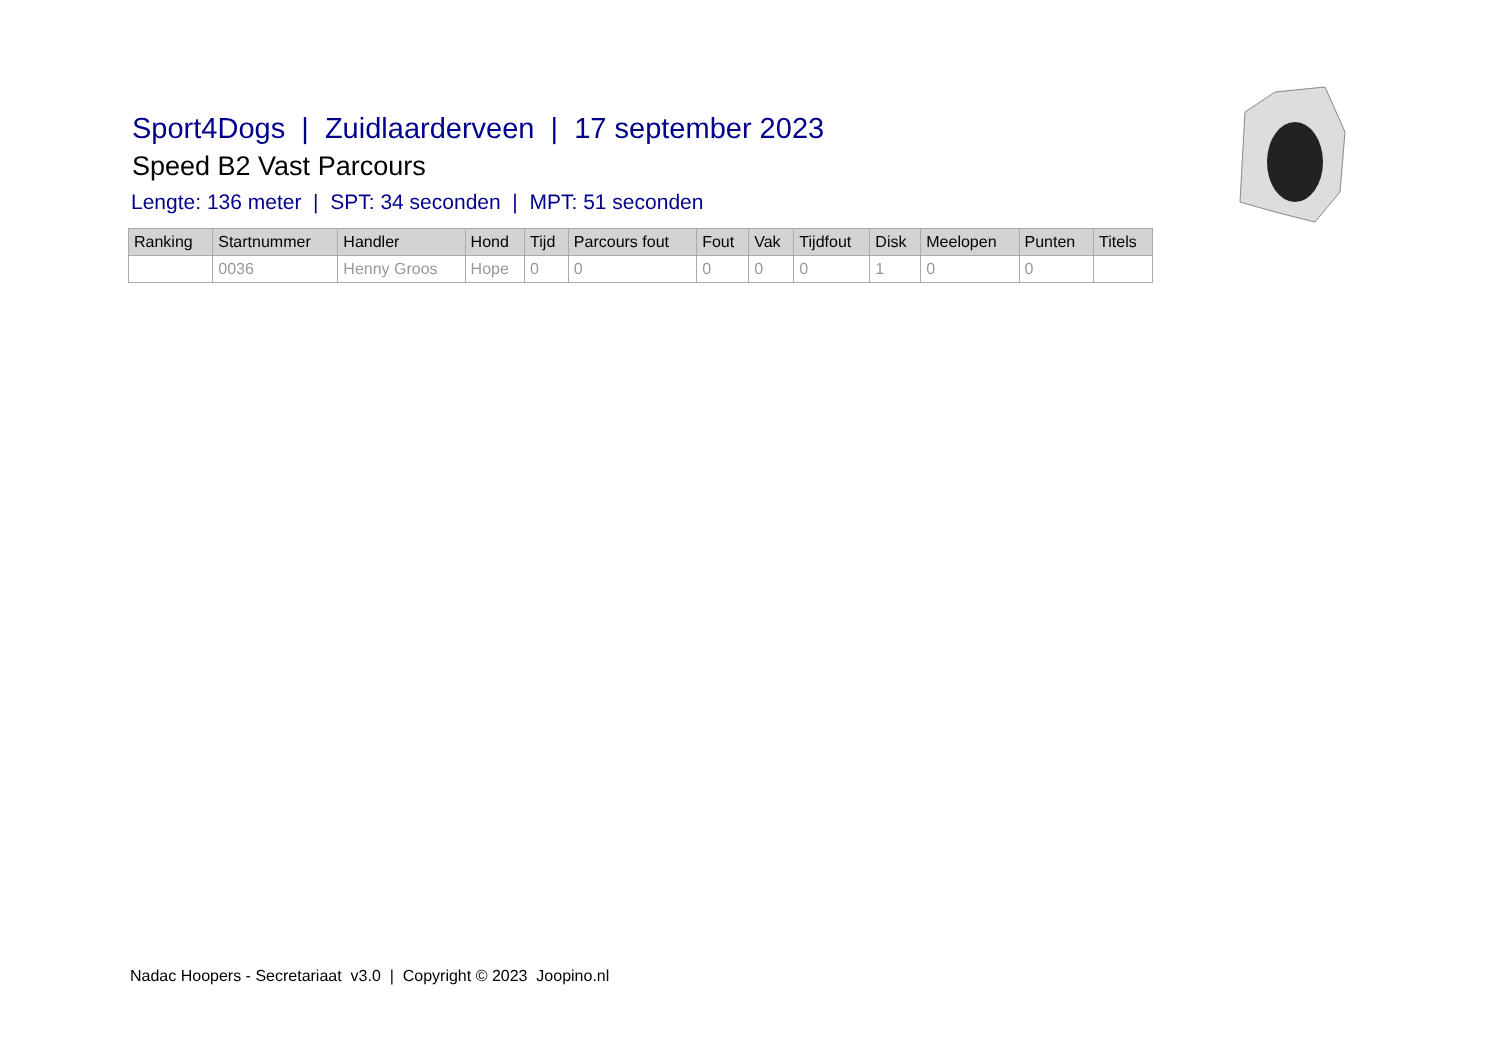Sport4Dogs | Zuidlaarderveen | 17 september 2023
Speed B2 Vast Parcours
Lengte: 136 meter | SPT: 34 seconden | MPT: 51 seconden
| Ranking | Startnummer | Handler | Hond | Tijd | Parcours fout | Fout | Vak | Tijdfout | Disk | Meelopen | Punten | Titels |
| --- | --- | --- | --- | --- | --- | --- | --- | --- | --- | --- | --- | --- |
| | 0036 | Henny Groos | Hope | 0 | 0 | 0 | 0 | 0 | 1 | 0 | 0 | |
Nadac Hoopers - Secretariaat v3.0 | Copyright © 2023 Joopino.nl